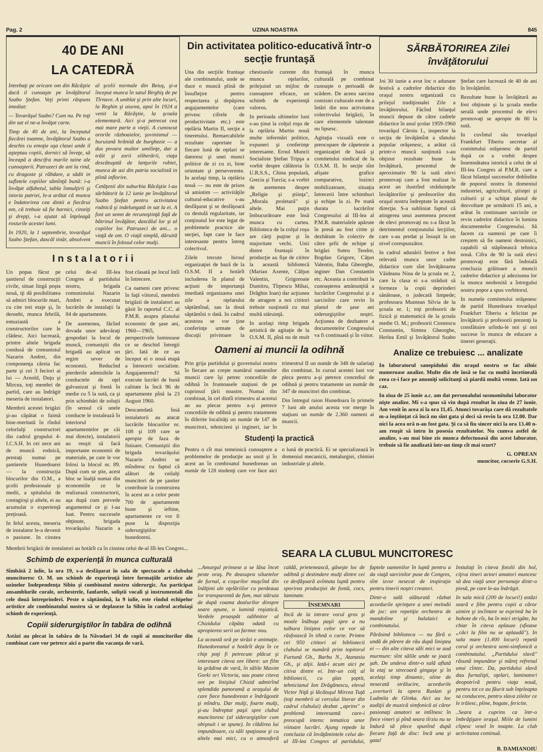Pag. 2 UZINA NOASTRA 845
40 DE ANI
LA CATEDRĂ
Intrebaţi pe oricare om din Răcăştie dacă il cunoaşte pe învăţătorul Szabo Ştefan. Veţi primi răspuns imediat:
— Tovarăşul Szabo? Cum nu. Pe toţi din sat el ne-a învăţat carte.
Timp de 40 de ani, la începutul fiecărei toamne, învăţătorul Szabo a deschis cu emoţie uşa clasei unde il aşteptau copiii, dornici să înveţe, să înceapă a descifra marile taine ale cunoaşterii. Patruzeci de ani la rind, cu dragoste şi răbdare, a sădit in sufletele copiilor sămînţă bună: i-a învăţat alfabetul, tabla înmulţirii şi istoria patriei, le-a arătat că munca e îndatorirea cea dintii a fiecărui om, că trebuie să fie harnici, cinstiţi şi drepţi, i-a ajutat să înţeleagă rosturile acestei lumi.
In 1920, la 1 septembrie, tovarăşul Szabo Ştefan, dascăl tinăr, absolvent al şcolii normale din Beiuş, şi-a început munca în satul Birghiş de pe Tîrnave. A umblat şi prin alte locuri, la Reghin şi aiurea, apoi în 1924 a venit la Răcăştie, la şcoala elementară. Aici şi-a petrecut cea mai mare parte a vieţii. A cunoscut ororile războaielor, şovinismul — buruiană hrănită de burghezie — a dus povara multor umilinţe, dar a trăit şi zorii eliberării, viaţa descătuşată de lanţurile robiei, munca de azi din patria socialistă in plină inflorire.
Cetăţenii din suburbia Răcăştie l-au sărbătorit la 12 iunie pe învăţătorul Szabo Ştefan pentru activitatea rodnică şi indelungată in sat la ei. A fost un semn de recunoştinţă faţă de bătrinul învăţător, dascălul lor şi al copiilor lor. Patruzeci de ani... o viaţă de om. O viaţă simplă, dăruită muncii în folosul celor mulţi.
I n s t a l a t o r i i
Un popas făcut pe şantierul de construcţii civile, situat lingă poşta nouă, iţi dă posibilitatea să admiri blocurile mari, cu cite trei etaje şi, în deosebi, munca febrilă, entuziastă a constructorilor care le clădesc. Aici lucrează, printre altele brigada condusă de comunistul Nazarin Andrei, din componenţa căreia fac parte şi cei 3 feciori ai lui — Arnold, Duţu şi Mircea, toţi membri de partid, care au îndrăgit meseria de instalatori.
Membrii acestei brigăzi şi-au căpătat o faimă bine-meritată în rîndul celorlalţi constructori din cadrul grupului 4-I.C.S.H. In cei zece ani de muncă rodnică, prestaţi numai pe şantierele Hunedoarei — la construcţia blocurilor din O.M., a şcolii profesionale şi medii, a spitalului de contagioşi şi altele, ei au acumulat o experienţă preţioasă.
In felul acesta, meseria de instalator le-a devenit o pasiune. In cinstea celui de-al III-lea Congres al partidului nostru, brigada comunistului Nazarin Andrei a executat lucrările de instalaţii la 84 de apartamente.
De asemenea, făcînd dovada unor adevăraţi gospodari la locul de muncă, comuniştii din brigadă au aplicat un regim sever de economii. Reducînd pierderile admisibile la conductele de oţel galvanizat şi fontă în medie cu 5 la sută, ca şi prin schimbări de soluţii (în sensul că unele conducte le instalează în interiorul apartamentelor pe căi mai directe), instalatorii au reuşit să facă importante economii de materiale, pe care le vor folosi la blocul nr. 89. După cum se ştie, acest bloc se înalţă numai din economiile ce le realizează constructorii, aşa după cum prevede angamentul ce şi l-au luat. Pentru succesele obţinute, brigada tovarăşului Nazarin a fost clasată pe locul întîi în întrecere.
Ca oameni care privesc în faţă viitorul, membrii brigăzii de instalatori au găsit în raportul C.C. al P.M.R. asupra planului economic de şase ani, 1960—1965, perspectivele luminoase ce se deschid întregii ţări. Iată de ce au început ei o nouă etapă a întrecerii socialiste. Angajamentul? Să execute lucrări de bună calitate la încă 96 de apartamente pînă la 23 August 1960.
Deocamdată însă instalatorii au atacat lucrările blocurilor nr. 108 şi 109 care se apropie de faza de finisare. Comuniştii din brigada tovarăşului Nazarin Andrei se mîndresc cu faptul că alături de ceilalţi muncitori de pe şantier contribuie la construirea în acest an a celor peste 700 de apartamente bune şi ieftine, apartamente ce vor fi puse la dispoziţia siderurgiştilor hunedoreni.
Din activitatea politico-educativă într-o secţie fruntaşă
Una din secţiile fruntaşe ale combinatului, unde se duce o muncă plină de însufleţire pentru respectarea şi depăşirea angajamentelor (care privesc cifrele de productivitate etc.) este oţelăria Martin II, secţie a tineretului. Remarcabilele rezultate raportate în fiecare lună de oţelari se datoresc şi unei munci politice de zi cu zi, bine orientate şi perseverente. In acelaşi timp, la oţelăria nouă — nu este de prisos să amintim — activităţile cultural-educative s-au desfăşurat şi se desfăşoară cu destulă regularitate, iar conţinutul lor este legat de problemele practice ale secţiei, fapt care le face interesante pentru întreg colectivul.
Zilele trecute biroul organizaţiei de bază de la O.S.M. II a hotărît includerea în planul de acţiuni de importanţă imediată organizarea unei zile a oţelarului săptămînal, sau la două săptămîni o dată. In cadrul acestora se vor ţine conferinţe urmate de discuţii privitoare la chestiunile curente din munca oţelarilor, prilejuind un mijloc de cunoaştere eficace, un schimb de experienţă valoros.
In perioada ultimelor luni s-au ţinut la colţul roşu de la oţelăria Martin nouă multe informări politice, expuneri şi conferinţe interesante. Eroul Muncii Socialiste Ştefan Tripşa a vorbit despre călătoria în U.R.S.S., China populară, Grecia şi Turcia; s-a vorbit de asemenea despre „Religie şi ştiinţa", „Morala proletară" şi altele. Mai puţin îmbucurătoare este însă munca cu cartea. Biblioteca de la colţul roşu are cărţi puţine şi în majoritate vechi. Unii dintre fruntaşii în producţie au fişe de cititor la această bibliotecă (Marian Axente, Călţun Valentin, Grigoroaie Dumitru, Tîrpescu Mihai, Drăghin Ioan) dar acţiunea de atragere a noi cititori trebuie susţinută cu mai multă stăruinţă.
In acelaşi timp brigada artistică de agitaţie de la O.S.M. II, pînă nu de mult fruntaşă în munca culturală pe combinat cunoaşte o perioadă de scădere. De aceea sarcina comisiei culturale este de a întări din nou activitatea colectivului brigăzii, în care elementele talentate nu lipsesc.
Agitaţia vizuală este o preocupare de căpetenie a organizaţiei de bază şi comitetului sindical de la O.S.M. II. In secţie sînt afişate grafice comparative, lozinci mobilizatoare, situaţia întrecerii între schimburi şi echipe la zi. Pe toată durata lucrărilor Congresului al III-lea al P.M.R. materialele apărute în presă au fost citite şi dezbătute în colectiv de către şefii de echipe şi brigăzi Suteu Teodor, Bogdan Grigore, Căţun Valentin, Baba Gheorghe, inginer Dan Constantin etc. Aceasta a contribuit la cunoaşterea amănunţită a lucrărilor Congresului şi a sarcinilor care revin în planul de şase ani siderurgiştilor noştri. Acţiunea de dezbatere a documentelor Congresului va fi continuată şi în viitor.
Oameni ai muncii la odihnă
Prin grija partidului şi guvernului nostru în fiecare an creşte numărul oamenilor muncii care îşi petrec concediile de odihnă în frumoasele staţiuni de pe cuprinsul ţării noastre. Numai din combinat, în cel dintîi trimestru al acestui an au plecat pentru a-şi petrece concediile de odihnă şi pentru tratamente în diferite localităţi un număr de 147 de muncitori, tehnicieni şi ingineri, iar în trimestrul II un număr de 348 de salariaţi din combinat. In cursul acestei luni vor pleca pentru a-şi petrece concediul de odihnă şi pentru tratamente un număr de 347 de muncitori din combinat.
Din întregul raion Hunedoara în primele 7 luni ale anului acesta vor merge în staţiuni un număr de 2.360 oameni ai muncii.
Studenţi la practică
Pentru o cît mai temeinică cunoaştere a problemelor de producţie au sosit şi în acest an în combinatul hunedorean un număr de 128 studenţi care vor face aici o lună de practică. Ei se specializează în domeniul mecanicii, metalurgiei, chimiei industriale şi altele.
SĂRBĂTORIREA Zilei învăţătorului
Joi 30 iunie a avut loc o adunare festivă a cadrelor didactice din oraşul nostru organizată cu prilejul tradiţionalei Zile a învăţătorului. Făcînd bilanţul muncii depuse de către cadrele didactice în anul şcolar 1959-1960 tovarăşul Căroiu I., inspector la secţia de învăţămînt a sfatului popular orăşenesc, a arătat că printr-o muncă susţinută s-au obţinut rezultate bune la învăţătură, procentul de aproximativ 90 la sută elevi promovaţi care a fost realizat în acest an ilustrînd străduinţele învăţătorilor şi profesorilor din oraşul nostru îndreptate în această direcţie. S-a subliniat faptul că atingerea unui asemenea procent de elevi promovaţi nu s-a făcut în detrimentul conţinutului lecţiilor, care s-au predat şi însuşit la un nivel corespunzător.
In cadrul adunării festive a fost relevată munca unor cadre didactice cum sînt învăţătoarea Văideanu Nina de la şcoala nr. 2, care la clasa ei s-a străduit să formeze la copii deprinderi sănătoase, o judecată limpede; profesoara Muntean Silvia de la şcoala nr. 1; toţi profesorii de fizică şi matematică de la şcoala medie O. M.; profesorii Ciontescu Constantin, Simtea Gheorghe, Herlea Emil şi învăţătorul Szabo Ştefan care lucrează de 40 de ani în învăţămînt.
Rezultate bune la învăţătură au fost obţinute şi la şcoala medie serală unde procentul de elevi promovaţi se apropie de 80 la sută.
In cuvîntul său tovarăşul Frankfurt Tiberiu secretar al comitetului orăşenesc de partid după ce a vorbit despre însemnătatea istorică a celui de al III-lea Congres al P.M.R. care a făcut bilanţul succeselor dobîndite de poporul nostru în domeniul industriei, agriculturii, ştiinţei şi culturii şi a schiţat planul de dezvoltare pe următorii 15 ani, a arătat în continuare sarcinile ce revin cadrelor didactice în lumina documentelor Congresului. Să facem ca oamenii pe care îi creştem să fie oameni destoinici, capabili să stăpînească tehnica nouă. Cifra de 90 la sută elevi promovaţi este fără îndoială concluzia grăitoare a muncii cadrelor didactice şi adeziunea lor la munca neobosită a întregului nostru popor a spus vorbitorul.
In numele comitetului orăşenesc de partid Hunedoara tovarăşul Frankfurt Tiberiu a felicitat pe învăţătorii şi profesorii prezenţi la consfătuire urîndu-le noi şi noi succese în munca de educare a tinerei generaţii.
Analize ce trebuiesc ... analizate
In laboratorul sanepidului din oraşul nostru se fac zilnic numeroase analize. Multe din ele însă se fac cu multă încetineală ceea ce-i face pe anumiţi solicitanţi să piardă multă vreme. Iată un caz.
In ziua de 25 iunie a.c. am dat personalului susnumitului laborator nişte analize. Mi s-a spus să vin după rezultat în ziua de 27 iunie. Am venit în acea zi la ora 11,45. Atunci tovarăşa care dă rezultatele m-a înştiinţat că încă nu sînt gata şi deci să revin la ora 12.00. Dar nici la acea oră n-au fost gata. Şi ca să fiu sincer nici la ora 13.40 n-am reuşit să intru în posesia rezultatelor. Nu cumva astfel de analize, s-au mai bine zis munca defectuoasă din acest laborator, trebuie să fie analizată într-un timp cît mai scurt?
G. OPREAN
muncitor, cocserie G.S.H.
Membrii brigăzii de instalatori au hotărît ca în cinstea celui de-al III-lea Congres...
Schimb de experienţă în munca culturală
Sîmbătă 2 iulie, la ora 19, s-a desfăşurat în sala de spectacole a clubului muncitoresc O. M. un schimb de experienţă între formaţiile artistice ale uzinelor Independenţa Sibiu şi combinatul nostru siderurgic. Au participat ansamblurile corale, orchestrele, fanfarele, soliştii vocali şi instrumentali din cele două întreprinderi. Peste o săptămînă, la 9 iulie, este rîndul echipelor artistice ale combinatului nostru să se deplaseze la Sibiu în cadrul aceluiaşi schimb de experienţă.
Copiii siderurgiştilor în tabăra de odihnă
Astăzi au plecat în tabăra de la Năvodari 34 de copii ai muncitorilor din combinat care vor petrece aici o parte din vacanţa de vară.
SEARA LA CLUBUL MUNCITORESC
...Amurgul prinsese a se lăsa încet peste oraş. Pe deasupra siluetelor de furnal, a coşurilor muşcînd din înălţimi ale oţelăriilor cu perdeaua lor transparentă de fum, mai stăruia de după coama dealurilor dinspre soare apune, o lumină roşiatică. Verdele proaspăt odihnitor al Chizidului căpăta odată cu apropierea serii un farmec nou.
La această oră pe străzi e animaţie. Hunedoreanul a hotărît deja în ce chip poţi fi petrecute plăcut şi interesant citeva ore libere: un film la grădina de vară, în sălile Maxim Gorki ori Victoria, sau poate citeva ore pe linişitul Chizid admirînd splendida panoramă a oraşului de care fiece hunedorean e îndrăgostit şi mîndru. Dar mulţi, foarte mulţi, şi-au îndreptat paşii spre clubul muncitoresc (al siderurgiştilor cum obişnuit i se spune). In clădirea lui impunătoare, cu săli spaţioase şi cu altele mai mici, cu o atmosferă caldă, prietenească, găseşte loc de odihnă şi destindere mulţi dintre cei ce desfăşoară avîntata luptă pentru sporirea producţiei de fontă, cocs, laminate.
ÎNSEMNARI
Incă de la intrare vorul gros şi moale înăbuşe paşii spre a nu tulbura liniştea celor ce vor să răsfoiască în tihnă o carte. Printre cei 950 cititori ai bibliotecii clubului se numără prim topitorul Furtună Gh., Barbu N., Atanasiu Gh., şi alţii. Iată-i acum aici pe citiva dintre ei. Intr-un colţ al bibliotecii, cu glas şoptit, tehnicianul Ion Drăgănescu, elevul Victor Niţă şi lăcătuşul Mircea Tuţă (toţi membrii ai cercului literar din cadrul clubului) dezbat „aprins" o problemă interesantă care-i preocupă intens: tematica unor viitoare lucrări. Ajung repede la concluzia că învăţămintele celui de-al III-lea Congres al partidului, faptele oamenilor în luptă pentru a da viaţă sarcinilor puse de Congres, sînt izvor nesecat de inspiraţie pentru tinerii noştri creatori.
Dintr-o sală alăturată răzbat acordurile sprinţare a unei melodii de joc: are repetiţie orchestra de mandoline şi balalaici a combinatului.
Părăsind biblioteca — nu fără o undă de părere de rău după liniştea ei — din alte citeva săli mici se aud murmure: sînt sălile unde se joacă şah. De undeva dintr-o sală aflată la etaj se strecoară gingaşe şi în acelaşi timp dinamic, oline de nesecată strălucire, acordurile „uverturii la opera Ruslan şi Ludmila de Glinka. Aici au loc audiţii de muzică simfonică ai căror pasionaţi amatori se intîlnesc în fiece vineri şi pînă seara tîrziu nu se îndură să plece spunînd după fiecare faţă de disc: încă una şi gata!
Instalaţi în citeva fotolii din hol, ciţiva tineri actori amatori muncesc să dea viaţă unor personaje dintr-o piesă, pe care le-au îndrăgit.
In sala mică (200 de locuri!) astăzi seară e film pentru copii a căror uimire şi incîntare se exprimă ba în hohote de rîs, ba în mici strigăte, ba chiar în citeva aplauze (sfioase „căci la film nu se aplaudă"). In sala mare (1.400 locuri) repetă corul şi orchestra semi-simfonică a combinatului. „Partidului slavă" răsună impunător şi măreţ refrenul unui cîntec. Da, partidului slavă dau furnalişti, oţelari, laminatori deopotrivă pentru viaţa nouă, pentru tot ce au făurit sub înţeleapta sa conducere, pentru slava zilelor ce le trăiesc, pline, bogate, fericite.
..Seara a cuprins ca într-o îmbrăţişare oraşul. Miile de lumini clipesc vesel în noapte. La club activitatea continuă.
B. DAMIANOIU